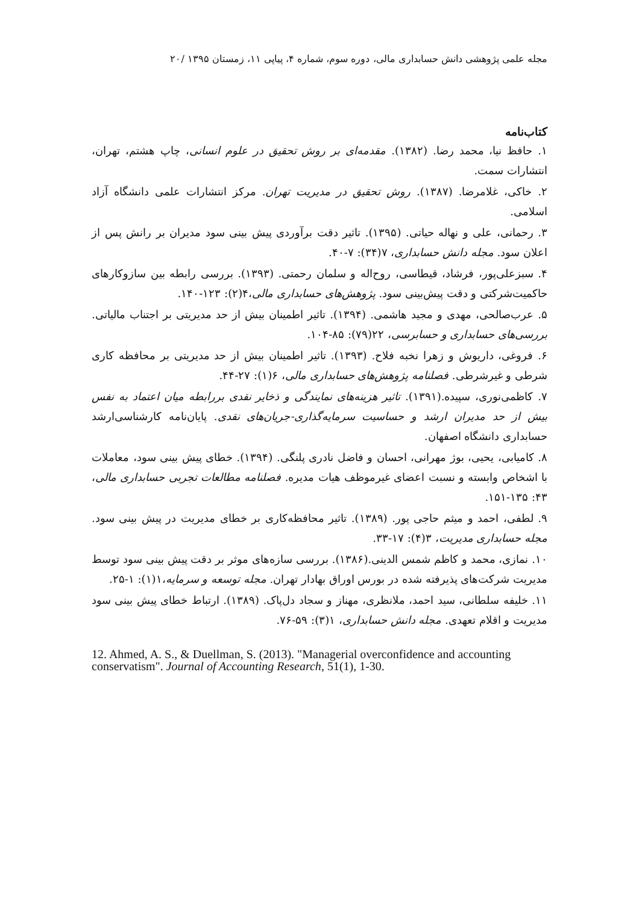مجله علمی پژوهشی دانش حسابداری مالی، دوره سوم، شماره ۴، پیاپی ۱۱، زمستان ۱۳۹۵ /۲۰
کتاب‌نامه
۱. حافظ نیا، محمد رضا. (۱۳۸۲). مقدمه‌ای بر روش تحقیق در علوم انسانی، چاپ هشتم، تهران، انتشارات سمت.
۲. خاکی، غلامرضا. (۱۳۸۷). روش تحقیق در مدیریت تهران. مرکز انتشارات علمی دانشگاه آزاد اسلامی.
۳. رحمانی، علی و نهاله حیاتی. (۱۳۹۵). تاثیر دقت برآوردی پیش بینی سود مدیران بر رانش پس از اعلان سود. مجله دانش حسابداری، ۷(۳۴): ۷-۴۰.
۴. سبزعلی‌پور، فرشاد، قیطاسی، روح‌اله و سلمان رحمتی. (۱۳۹۳). بررسی رابطه بین سازوکارهای حاکمیت‌شرکتی و دقت پیش‌بینی سود. پژوهش‌های حسابداری مالی،۴(۲): ۱۲۳-۱۴۰.
۵. عرب‌صالحی، مهدی و مجید هاشمی. (۱۳۹۴). تاثیر اطمینان بیش از حد مدیریتی بر اجتناب مالیاتی. بررسی‌های حسابداری و حسابرسی، ۲۲(۷۹): ۸۵-۱۰۴.
۶. فروغی، داریوش و زهرا نخبه فلاح. (۱۳۹۳). تاثیر اطمینان بیش از حد مدیریتی بر محافظه کاری شرطی و غیرشرطی. فصلنامه پژوهش‌های حسابداری مالی، ۶(۱): ۲۷-۴۴.
۷. کاظمی‌نوری، سپیده.(۱۳۹۱). تاثیر هزینه‌های نمایندگی و ذخایر نقدی بررابطه میان اعتماد به نفس بیش از حد مدیران ارشد و حساسیت سرمایه‌گذاری-جریان‌های نقدی. پایان‌نامه کارشناسی‌ارشد حسابداری دانشگاه اصفهان.
۸. کامیابی، یحیی، بوژ مهرانی، احسان و فاضل نادری پلنگی. (۱۳۹۴). خطای پیش بینی سود، معاملات با اشخاص وابسته و نسبت اعضای غیرموظف هیات مدیره. فصلنامه مطالعات تجربی حسابداری مالی، ۴۳: ۱۳۵-۱۵۱.
۹. لطفی، احمد و میثم حاجی پور. (۱۳۸۹). تاثیر محافظه‌کاری بر خطای مدیریت در پیش بینی سود. مجله حسابداری مدیریت، ۳(۴): ۱۷-۳۳.
۱۰. نمازی، محمد و کاظم شمس الدینی.(۱۳۸۶). بررسی سازه‌های موثر بر دقت پیش بینی سود توسط مدیریت شرکت‌های پذیرفته شده در بورس اوراق بهادار تهران. مجله توسعه و سرمایه،۱(۱): ۱-۲۵.
۱۱. خلیفه سلطانی، سید احمد، ملانظری، مهناز و سجاد دل‌پاک. (۱۳۸۹). ارتباط خطای پیش بینی سود مدیریت و اقلام تعهدی. مجله دانش حسابداری، ۱(۳): ۵۹-۷۶.
12. Ahmed, A. S., & Duellman, S. (2013). "Managerial overconfidence and accounting conservatism". Journal of Accounting Research, 51(1), 1-30.